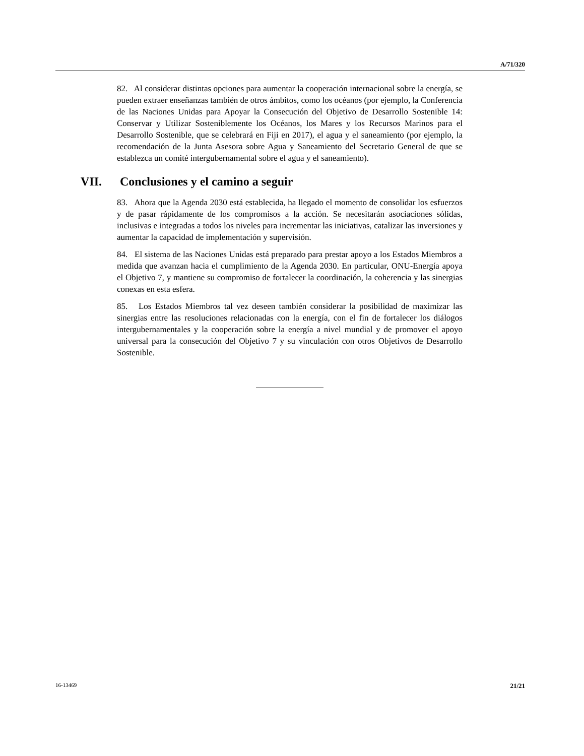A/71/320
82. Al considerar distintas opciones para aumentar la cooperación internacional sobre la energía, se pueden extraer enseñanzas también de otros ámbitos, como los océanos (por ejemplo, la Conferencia de las Naciones Unidas para Apoyar la Consecución del Objetivo de Desarrollo Sostenible 14: Conservar y Utilizar Sosteniblemente los Océanos, los Mares y los Recursos Marinos para el Desarrollo Sostenible, que se celebrará en Fiji en 2017), el agua y el saneamiento (por ejemplo, la recomendación de la Junta Asesora sobre Agua y Saneamiento del Secretario General de que se establezca un comité intergubernamental sobre el agua y el saneamiento).
VII. Conclusiones y el camino a seguir
83. Ahora que la Agenda 2030 está establecida, ha llegado el momento de consolidar los esfuerzos y de pasar rápidamente de los compromisos a la acción. Se necesitarán asociaciones sólidas, inclusivas e integradas a todos los niveles para incrementar las iniciativas, catalizar las inversiones y aumentar la capacidad de implementación y supervisión.
84. El sistema de las Naciones Unidas está preparado para prestar apoyo a los Estados Miembros a medida que avanzan hacia el cumplimiento de la Agenda 2030. En particular, ONU-Energía apoya el Objetivo 7, y mantiene su compromiso de fortalecer la coordinación, la coherencia y las sinergias conexas en esta esfera.
85. Los Estados Miembros tal vez deseen también considerar la posibilidad de maximizar las sinergias entre las resoluciones relacionadas con la energía, con el fin de fortalecer los diálogos intergubernamentales y la cooperación sobre la energía a nivel mundial y de promover el apoyo universal para la consecución del Objetivo 7 y su vinculación con otros Objetivos de Desarrollo Sostenible.
16-13469 21/21